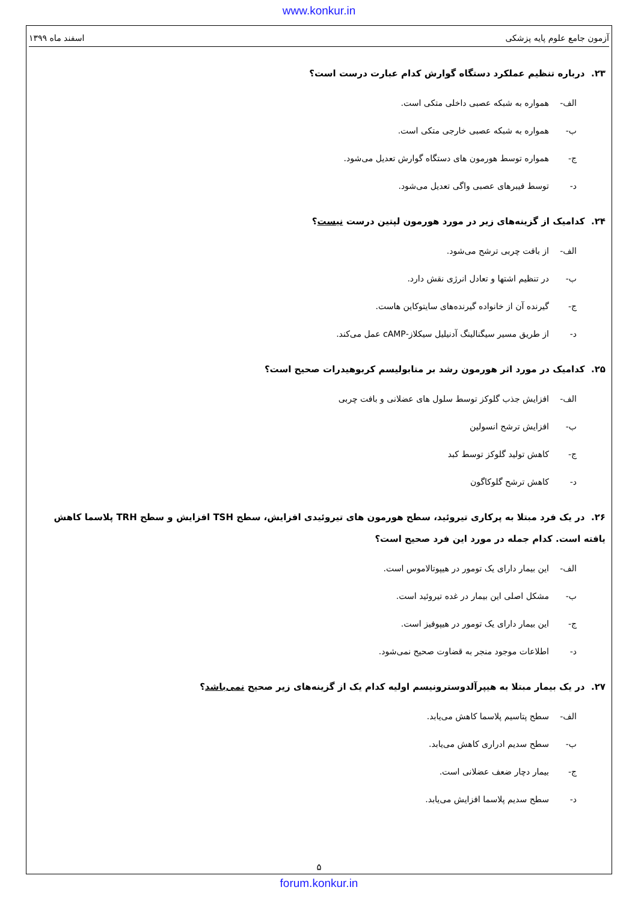www.konkur.in
آزمون جامع علوم پایه پزشکی اسفند ماه ۱۳۹۹
۲۳. درباره تنظیم عملکرد دستگاه گوارش کدام عبارت درست است؟
الف- همواره به شبکه عصبی داخلی متکی است.
ب- همواره به شبکه عصبی خارجی متکی است.
ج- همواره توسط هورمون های دستگاه گوارش تعدیل می‌شود.
د- توسط فیبرهای عصبی واگی تعدیل می‌شود.
۲۴. کدامیک از گزینه‌های زیر در مورد هورمون لپتین درست نیست؟
الف- از بافت چربی ترشح می‌شود.
ب- در تنظیم اشتها و تعادل انرژی نقش دارد.
ج- گیرنده آن از خانواده گیرنده‌های سایتوکاین هاست.
د- از طریق مسیر سیگنالینگ آدنیلیل سیکلاز-cAMP عمل می‌کند.
۲۵. کدامیک در مورد اثر هورمون رشد بر متابولیسم کربوهیدرات صحیح است؟
الف- افزایش جذب گلوکز توسط سلول های عضلانی و بافت چربی
ب- افزایش ترشح انسولین
ج- کاهش تولید گلوکز توسط کبد
د- کاهش ترشح گلوکاگون
۲۶. در یک فرد مبتلا به پرکاری تیروئید، سطح هورمون های تیروئیدی افزایش، سطح TSH افزایش و سطح TRH پلاسما کاهش یافته است. کدام جمله در مورد این فرد صحیح است؟
الف- این بیمار دارای یک تومور در هیپوتالاموس است.
ب- مشکل اصلی این بیمار در غده تیروئید است.
ج- این بیمار دارای یک تومور در هیپوفیز است.
د- اطلاعات موجود منجر به قضاوت صحیح نمی‌شود.
۲۷. در یک بیمار مبتلا به هیپرآلدوسترونیسم اولیه کدام یک از گزینه‌های زیر صحیح نمی‌باشد؟
الف- سطح پتاسیم پلاسما کاهش می‌یابد.
ب- سطح سدیم ادراری کاهش می‌یابد.
ج- بیمار دچار ضعف عضلانی است.
د- سطح سدیم پلاسما افزایش می‌یابد.
۵
forum.konkur.in